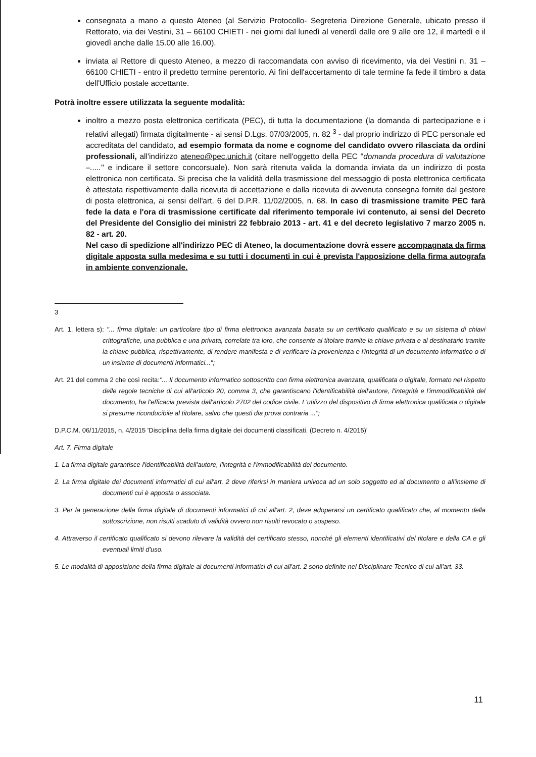consegnata a mano a questo Ateneo (al Servizio Protocollo- Segreteria Direzione Generale, ubicato presso il Rettorato, via dei Vestini, 31 – 66100 CHIETI - nei giorni dal lunedì al venerdì dalle ore 9 alle ore 12, il martedì e il giovedì anche dalle 15.00 alle 16.00).
inviata al Rettore di questo Ateneo, a mezzo di raccomandata con avviso di ricevimento, via dei Vestini n. 31 – 66100 CHIETI - entro il predetto termine perentorio. Ai fini dell'accertamento di tale termine fa fede il timbro a data dell'Ufficio postale accettante.
Potrà inoltre essere utilizzata la seguente modalità:
inoltro a mezzo posta elettronica certificata (PEC), di tutta la documentazione (la domanda di partecipazione e i relativi allegati) firmata digitalmente - ai sensi D.Lgs. 07/03/2005, n. 82 <sup>3</sup> - dal proprio indirizzo di PEC personale ed accreditata del candidato, ad esempio formata da nome e cognome del candidato ovvero rilasciata da ordini professionali, all'indirizzo ateneo@pec.unich.it (citare nell'oggetto della PEC "domanda procedura di valutazione –....." e indicare il settore concorsuale). Non sarà ritenuta valida la domanda inviata da un indirizzo di posta elettronica non certificata. Si precisa che la validità della trasmissione del messaggio di posta elettronica certificata è attestata rispettivamente dalla ricevuta di accettazione e dalla ricevuta di avvenuta consegna fornite dal gestore di posta elettronica, ai sensi dell'art. 6 del D.P.R. 11/02/2005, n. 68. In caso di trasmissione tramite PEC farà fede la data e l'ora di trasmissione certificate dal riferimento temporale ivi contenuto, ai sensi del Decreto del Presidente del Consiglio dei ministri 22 febbraio 2013 - art. 41 e del decreto legislativo 7 marzo 2005 n. 82 - art. 20.
Nel caso di spedizione all'indirizzo PEC di Ateneo, la documentazione dovrà essere accompagnata da firma digitale apposta sulla medesima e su tutti i documenti in cui è prevista l'apposizione della firma autografa in ambiente convenzionale.
3
Art. 1, lettera s): "... firma digitale: un particolare tipo di firma elettronica avanzata basata su un certificato qualificato e su un sistema di chiavi crittografiche, una pubblica e una privata, correlate tra loro, che consente al titolare tramite la chiave privata e al destinatario tramite la chiave pubblica, rispettivamente, di rendere manifesta e di verificare la provenienza e l'integrità di un documento informatico o di un insieme di documenti informatici...";
Art. 21 del comma 2 che così recita:"... Il documento informatico sottoscritto con firma elettronica avanzata, qualificata o digitale, formato nel rispetto delle regole tecniche di cui all'articolo 20, comma 3, che garantiscano l'identificabilità dell'autore, l'integrità e l'immodificabilità del documento, ha l'efficacia prevista dall'articolo 2702 del codice civile. L'utilizzo del dispositivo di firma elettronica qualificata o digitale si presume riconducibile al titolare, salvo che questi dia prova contraria ...";
D.P.C.M. 06/11/2015, n. 4/2015 'Disciplina della firma digitale dei documenti classificati. (Decreto n. 4/2015)'
Art. 7. Firma digitale
1. La firma digitale garantisce l'identificabilità dell'autore, l'integrità e l'immodificabilità del documento.
2. La firma digitale dei documenti informatici di cui all'art. 2 deve riferirsi in maniera univoca ad un solo soggetto ed al documento o all'insieme di documenti cui è apposta o associata.
3. Per la generazione della firma digitale di documenti informatici di cui all'art. 2, deve adoperarsi un certificato qualificato che, al momento della sottoscrizione, non risulti scaduto di validità ovvero non risulti revocato o sospeso.
4. Attraverso il certificato qualificato si devono rilevare la validità del certificato stesso, nonché gli elementi identificativi del titolare e della CA e gli eventuali limiti d'uso.
5. Le modalità di apposizione della firma digitale ai documenti informatici di cui all'art. 2 sono definite nel Disciplinare Tecnico di cui all'art. 33.
11